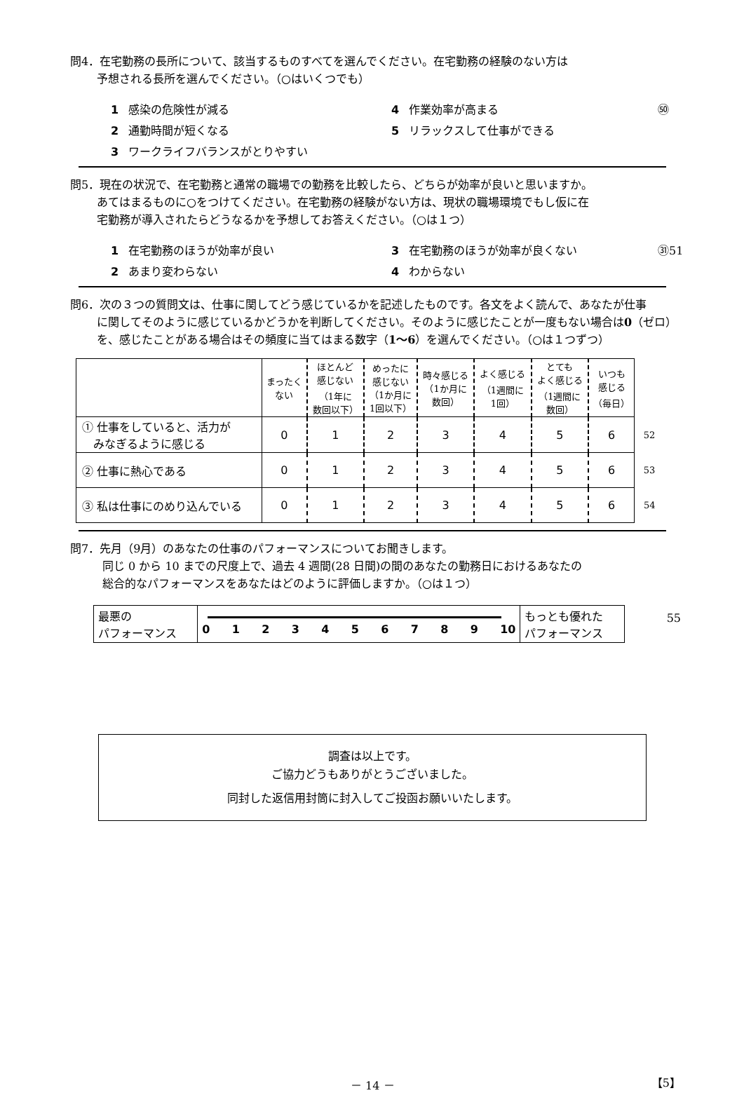問4．在宅勤務の長所について、該当するものすべてを選んでください。在宅勤務の経験のない方は
予想される長所を選んでください。（○はいくつでも）
1 感染の危険性が減る
4 作業効率が高まる
㊿
2 通勤時間が短くなる
5 リラックスして仕事ができる
3 ワークライフバランスがとりやすい
問5．現在の状況で、在宅勤務と通常の職場での勤務を比較したら、どちらが効率が良いと思いますか。
あてはまるものに○をつけてください。在宅勤務の経験がない方は、現状の職場環境でもし仮に在
宅勤務が導入されたらどうなるかを予想してお答えください。（○は１つ）
1 在宅勤務のほうが効率が良い
3 在宅勤務のほうが効率が良くない
㉛51
2 あまり変わらない
4 わからない
問6．次の３つの質問文は、仕事に関してどう感じているかを記述したものです。各文をよく読んで、あなたが仕事
に関してそのように感じているかどうかを判断してください。そのように感じたことが一度もない場合は0（ゼロ）
を、感じたことがある場合はその頻度に当てはまる数字（1～6）を選んでください。（○は１つずつ）
| | まったく ない | ほとんど 感じない （1年に 数回以下） | めったに 感じない （1か月に 1回以下） | 時々感じる （1か月に 数回） | よく感じる （1週間に 1回） | とても よく感じる （1週間に 数回） | いつも 感じる （毎日） | |
| --- | --- | --- | --- | --- | --- | --- | --- | --- |
| ① 仕事をしていると、活力が みなぎるように感じる | 0 | 1 | 2 | 3 | 4 | 5 | 6 | 52 |
| ② 仕事に熱心である | 0 | 1 | 2 | 3 | 4 | 5 | 6 | 53 |
| ③ 私は仕事にのめり込んでいる | 0 | 1 | 2 | 3 | 4 | 5 | 6 | 54 |
問7．先月（9月）のあなたの仕事のパフォーマンスについてお聞きします。
同じ 0 から 10 までの尺度上で、過去 4 週間(28 日間)の間のあなたの勤務日におけるあなたの
総合的なパフォーマンスをあなたはどのように評価しますか。（○は１つ）
| 最悪の パフォーマンス | 0 1 2 3 4 5 6 7 8 9 10 | もっとも優れた パフォーマンス |
55
調査は以上です。
ご協力どうもありがとうございました。
同封した返信用封筒に封入してご投函お願いいたします。
－ 14 － 【5】